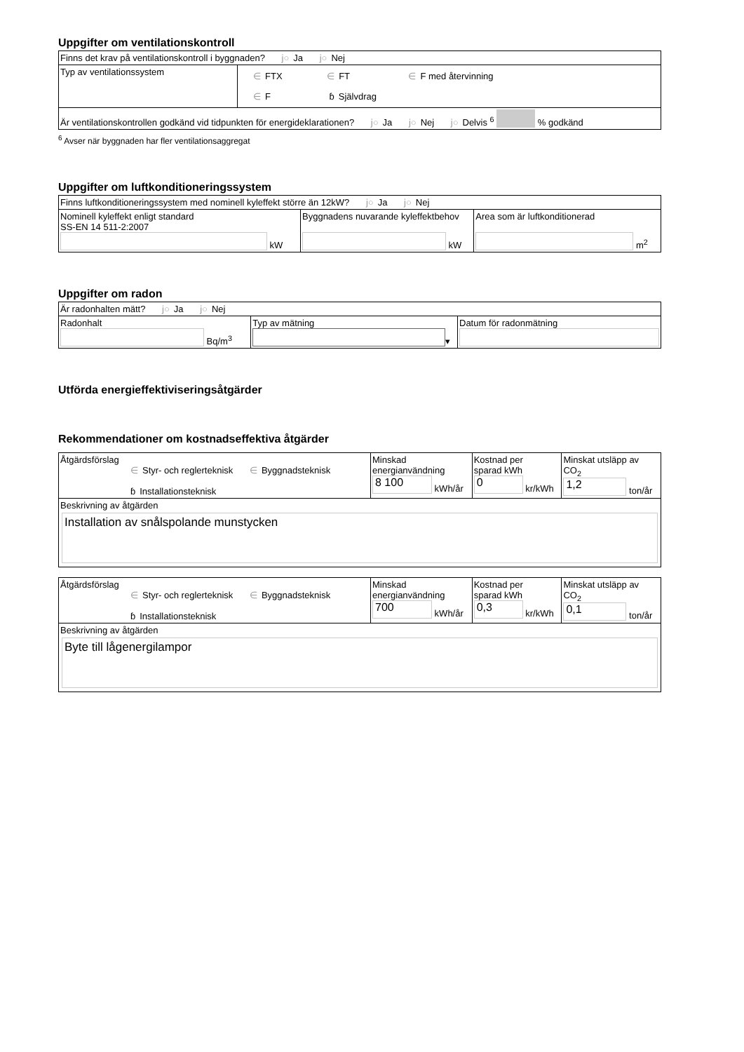Uppgifter om ventilationskontroll
| Finns det krav på ventilationskontroll i byggnaden? j○ Ja j○ Nej | |
| Typ av ventilationssystem | ∈ FTX ∈ FT ∈ F med återvinning ∈ F ɓ Självdrag |
| Är ventilationskontrollen godkänd vid tidpunkten för energideklarationen? j○ Ja j○ Nej j○ Delvis <sup>6</sup> % godkänd | |
<sup>6</sup> Avser när byggnaden har fler ventilationsaggregat
Uppgifter om luftkonditioneringssystem
| Finns luftkonditioneringssystem med nominell kyleffekt större än 12kW? j○ Ja j○ Nej | | |
| Nominell kyleffekt enligt standard SS-EN 14 511-2:2007 kW | Byggnadens nuvarande kyleffektbehov kW | Area som är luftkonditionerad m<sup>2</sup> |
Uppgifter om radon
| Är radonhalten mätt? j○ Ja j○ Nej | | |
| Radonhalt Bq/m<sup>3</sup> | Typ av mätning ▾ | Datum för radonmätning |
Utförda energieffektiviseringsåtgärder
Rekommendationer om kostnadseffektiva åtgärder
| Åtgärdsförslag ∈ Styr- och reglerteknisk ∈ Byggnadsteknisk ɓ Installationsteknisk | Minskad energianvändning 8 100 kWh/år | Kostnad per sparad kWh 0 kr/kWh | Minskat utsläpp av CO<sub>2</sub> 1,2 ton/år |
| Beskrivning av åtgärden Installation av snålspolande munstycken | | | |
| Åtgärdsförslag ∈ Styr- och reglerteknisk ∈ Byggnadsteknisk ɓ Installationsteknisk | Minskad energianvändning 700 kWh/år | Kostnad per sparad kWh 0,3 kr/kWh | Minskat utsläpp av CO<sub>2</sub> 0,1 ton/år |
| Beskrivning av åtgärden Byte till lågenergilampor | | | |